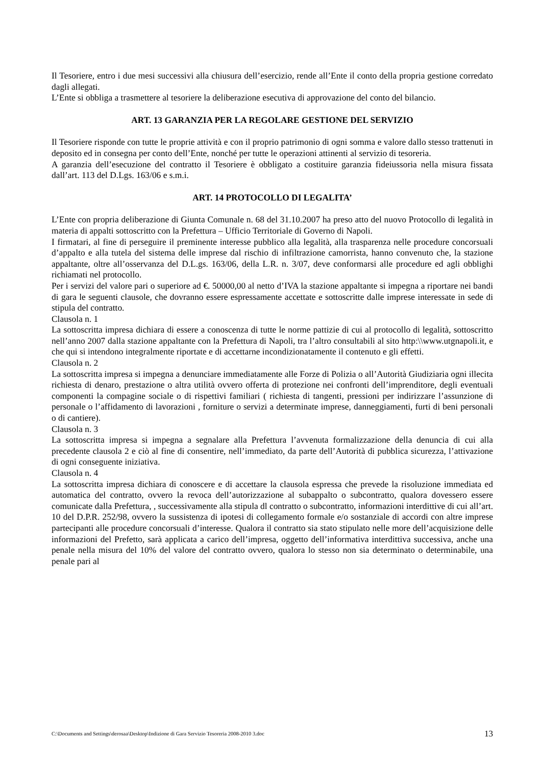Il Tesoriere, entro i due mesi successivi alla chiusura dell’esercizio, rende all’Ente il conto della propria gestione corredato dagli allegati.
L’Ente si obbliga a trasmettere al tesoriere la deliberazione esecutiva di approvazione del conto del bilancio.
ART. 13 GARANZIA PER LA REGOLARE GESTIONE DEL SERVIZIO
Il Tesoriere risponde con tutte le proprie attività e con il proprio patrimonio di ogni somma e valore dallo stesso trattenuti in deposito ed in consegna per conto dell’Ente, nonché per tutte le operazioni attinenti al servizio di tesoreria.
A garanzia dell’esecuzione del contratto il Tesoriere è obbligato a costituire garanzia fideiussoria nella misura fissata dall’art. 113 del D.Lgs. 163/06 e s.m.i.
ART. 14 PROTOCOLLO DI LEGALITA’
L’Ente con propria deliberazione di Giunta Comunale n. 68 del 31.10.2007 ha preso atto del nuovo Protocollo di legalità in materia di appalti sottoscritto con la Prefettura – Ufficio Territoriale di Governo di Napoli.
I firmatari, al fine di perseguire il preminente interesse pubblico alla legalità, alla trasparenza nelle procedure concorsuali d’appalto e alla tutela del sistema delle imprese dal rischio di infiltrazione camorrista, hanno convenuto che, la stazione appaltante, oltre all’osservanza del D.L.gs. 163/06, della L.R. n. 3/07, deve conformarsi alle procedure ed agli obblighi richiamati nel protocollo.
Per i servizi del valore pari o superiore ad €. 50000,00 al netto d’IVA la stazione appaltante si impegna a riportare nei bandi di gara le seguenti clausole, che dovranno essere espressamente accettate e sottoscritte dalle imprese interessate in sede di stipula del contratto.
Clausola n. 1
La sottoscritta impresa dichiara di essere a conoscenza di tutte le norme pattizie di cui al protocollo di legalità, sottoscritto nell’anno 2007 dalla stazione appaltante con la Prefettura di Napoli, tra l’altro consultabili al sito http:\\www.utgnapoli.it, e che qui si intendono integralmente riportate e di accettarne incondizionatamente il contenuto e gli effetti.
Clausola n. 2
La sottoscritta impresa si impegna a denunciare immediatamente alle Forze di Polizia o all’Autorità Giudiziaria ogni illecita richiesta di denaro, prestazione o altra utilità ovvero offerta di protezione nei confronti dell’imprenditore, degli eventuali componenti la compagine sociale o di rispettivi familiari ( richiesta di tangenti, pressioni per indirizzare l’assunzione di personale o l’affidamento di lavorazioni , forniture o servizi a determinate imprese, danneggiamenti, furti di beni personali o di cantiere).
Clausola n. 3
La sottoscritta impresa si impegna a segnalare alla Prefettura l’avvenuta formalizzazione della denuncia di cui alla precedente clausola 2 e ciò al fine di consentire, nell’immediato, da parte dell’Autorità di pubblica sicurezza, l’attivazione di ogni conseguente iniziativa.
Clausola n. 4
La sottoscritta impresa dichiara di conoscere e di accettare la clausola espressa che prevede la risoluzione immediata ed automatica del contratto, ovvero la revoca dell’autorizzazione al subappalto o subcontratto, qualora dovessero essere comunicate dalla Prefettura, , successivamente alla stipula dl contratto o subcontratto, informazioni interdittive di cui all’art. 10 del D.P.R. 252/98, ovvero la sussistenza di ipotesi di collegamento formale e/o sostanziale di accordi con altre imprese partecipanti alle procedure concorsuali d’interesse. Qualora il contratto sia stato stipulato nelle more dell’acquisizione delle informazioni del Prefetto, sarà applicata a carico dell’impresa, oggetto dell’informativa interdittiva successiva, anche una penale nella misura del 10% del valore del contratto ovvero, qualora lo stesso non sia determinato o determinabile, una penale pari al
C:\Documents and Settings\derosaa\Desktop\Indizione di Gara Servizio Tesoreria 2008-2010 3.doc 13